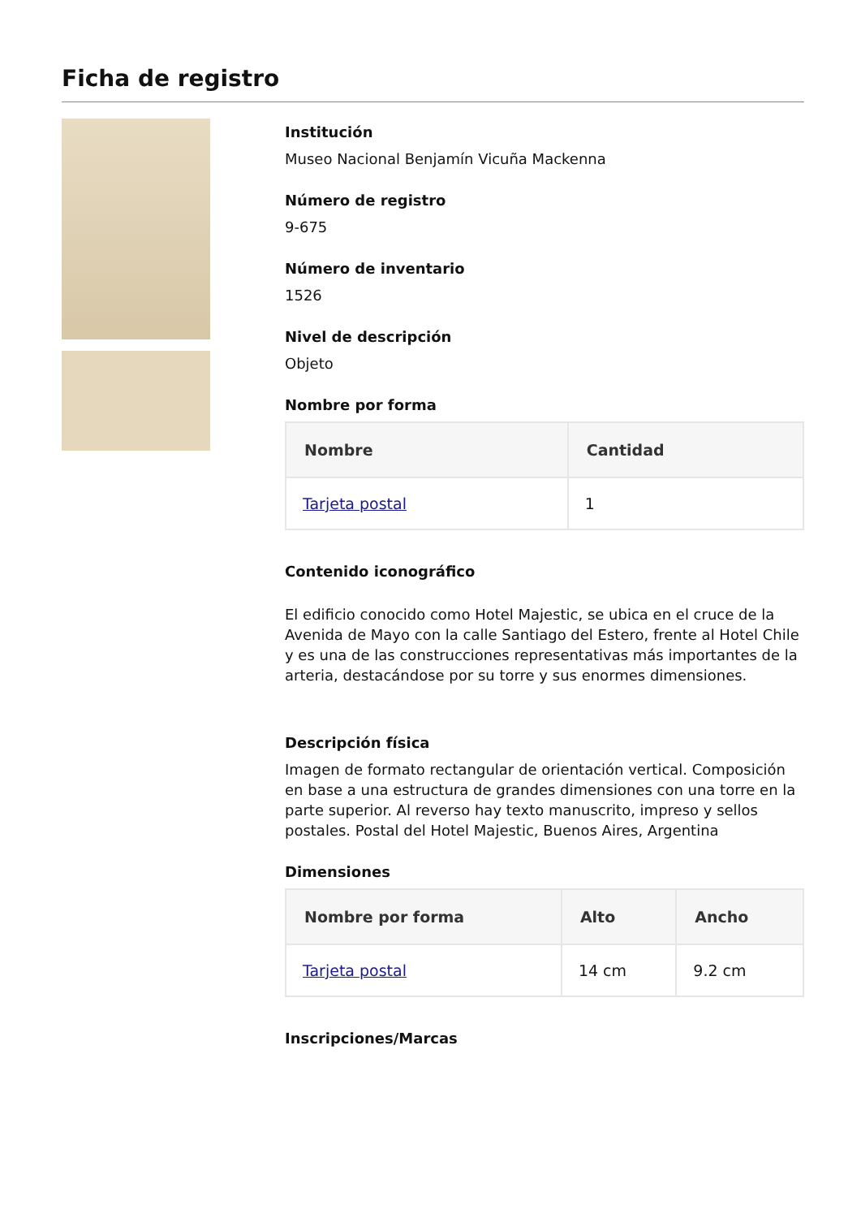Ficha de registro
Institución
Museo Nacional Benjamín Vicuña Mackenna
Número de registro
9-675
Número de inventario
1526
Nivel de descripción
Objeto
Nombre por forma
| Nombre | Cantidad |
| --- | --- |
| Tarjeta postal | 1 |
Contenido iconográfico
El edificio conocido como Hotel Majestic, se ubica en el cruce de la Avenida de Mayo con la calle Santiago del Estero, frente al Hotel Chile y es una de las construcciones representativas más importantes de la arteria, destacándose por su torre y sus enormes dimensiones.
Descripción física
Imagen de formato rectangular de orientación vertical. Composición en base a una estructura de grandes dimensiones con una torre en la parte superior. Al reverso hay texto manuscrito, impreso y sellos postales. Postal del Hotel Majestic, Buenos Aires, Argentina
Dimensiones
| Nombre por forma | Alto | Ancho |
| --- | --- | --- |
| Tarjeta postal | 14 cm | 9.2 cm |
Inscripciones/Marcas